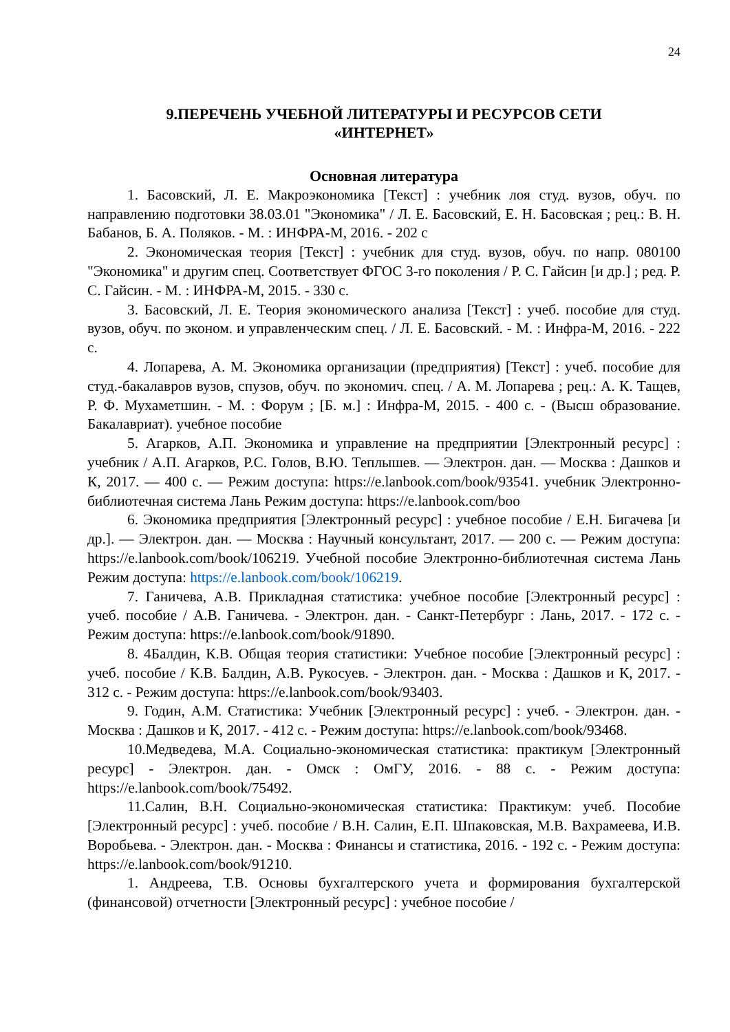24
9.ПЕРЕЧЕНЬ УЧЕБНОЙ ЛИТЕРАТУРЫ И РЕСУРСОВ СЕТИ
«ИНТЕРНЕТ»
Основная литература
1. Басовский, Л. Е. Макроэкономика [Текст] : учебник лоя студ. вузов, обуч. по направлению подготовки 38.03.01 "Экономика" / Л. Е. Басовский, Е. Н. Басовская ; рец.: В. Н. Бабанов, Б. А. Поляков. - М. : ИНФРА-М, 2016. - 202 с
2. Экономическая теория [Текст] : учебник для студ. вузов, обуч. по напр. 080100 "Экономика" и другим спец. Соответствует ФГОС 3-го поколения / Р. С. Гайсин [и др.] ; ред. Р. С. Гайсин. - М. : ИНФРА-М, 2015. - 330 с.
3. Басовский, Л. Е. Теория экономического анализа [Текст] : учеб. пособие для студ. вузов, обуч. по эконом. и управленческим спец. / Л. Е. Басовский. - М. : Инфра-М, 2016. - 222 с.
4. Лопарева, А. М. Экономика организации (предприятия) [Текст] : учеб. пособие для студ.-бакалавров вузов, спузов, обуч. по экономич. спец. / А. М. Лопарева ; рец.: А. К. Тащев, Р. Ф. Мухаметшин. - М. : Форум ; [Б. м.] : Инфра-М, 2015. - 400 с. - (Высш образование. Бакалавриат). учебное пособие
5. Агарков, А.П. Экономика и управление на предприятии [Электронный ресурс] : учебник / А.П. Агарков, Р.С. Голов, В.Ю. Теплышев. — Электрон. дан. — Москва : Дашков и К, 2017. — 400 с. — Режим доступа: https://e.lanbook.com/book/93541. учебник Электронно-библиотечная система Лань Режим доступа: https://e.lanbook.com/boo
6. Экономика предприятия [Электронный ресурс] : учебное пособие / Е.Н. Бигачева [и др.]. — Электрон. дан. — Москва : Научный консультант, 2017. — 200 с. — Режим доступа: https://e.lanbook.com/book/106219. Учебной пособие Электронно-библиотечная система Лань Режим доступа: https://e.lanbook.com/book/106219.
7. Ганичева, А.В. Прикладная статистика: учебное пособие [Электронный ресурс] : учеб. пособие / А.В. Ганичева. - Электрон. дан. - Санкт-Петербург : Лань, 2017. - 172 с. - Режим доступа: https://e.lanbook.com/book/91890.
8. 4Балдин, К.В. Общая теория статистики: Учебное пособие [Электронный ресурс] : учеб. пособие / К.В. Балдин, А.В. Рукосуев. - Электрон. дан. - Москва : Дашков и К, 2017. - 312 с. - Режим доступа: https://e.lanbook.com/book/93403.
9. Годин, А.М. Статистика: Учебник [Электронный ресурс] : учеб. - Электрон. дан. - Москва : Дашков и К, 2017. - 412 с. - Режим доступа: https://e.lanbook.com/book/93468.
10.Медведева, М.А. Социально-экономическая статистика: практикум [Электронный ресурс] - Электрон. дан. - Омск : ОмГУ, 2016. - 88 с. - Режим доступа: https://e.lanbook.com/book/75492.
11.Салин, В.Н. Социально-экономическая статистика: Практикум: учеб. Пособие [Электронный ресурс] : учеб. пособие / В.Н. Салин, Е.П. Шпаковская, М.В. Вахрамеева, И.В. Воробьева. - Электрон. дан. - Москва : Финансы и статистика, 2016. - 192 с. - Режим доступа: https://e.lanbook.com/book/91210.
1. Андреева, Т.В. Основы бухгалтерского учета и формирования бухгалтерской (финансовой) отчетности [Электронный ресурс] : учебное пособие /